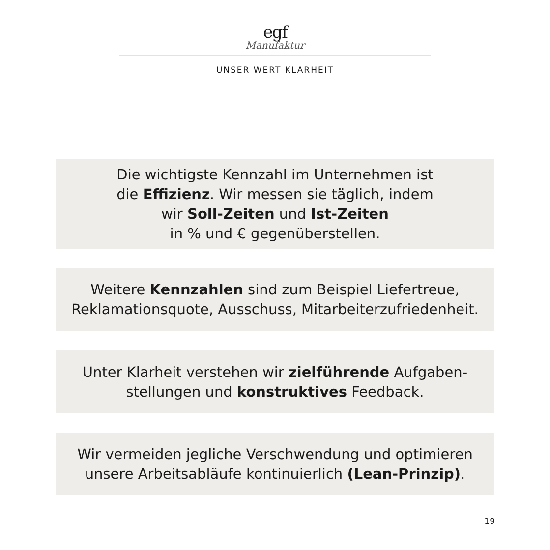egf
Manufaktur
UNSER WERT KLARHEIT
Die wichtigste Kennzahl im Unternehmen ist
die Effizienz. Wir messen sie täglich, indem
wir Soll-Zeiten und Ist-Zeiten
in % und € gegenüberstellen.
Weitere Kennzahlen sind zum Beispiel Liefertreue,
Reklamationsquote, Ausschuss, Mitarbeiterzufriedenheit.
Unter Klarheit verstehen wir zielführende Aufgaben-
stellungen und konstruktives Feedback.
Wir vermeiden jegliche Verschwendung und optimieren
unsere Arbeitsabläufe kontinuierlich (Lean-Prinzip).
19